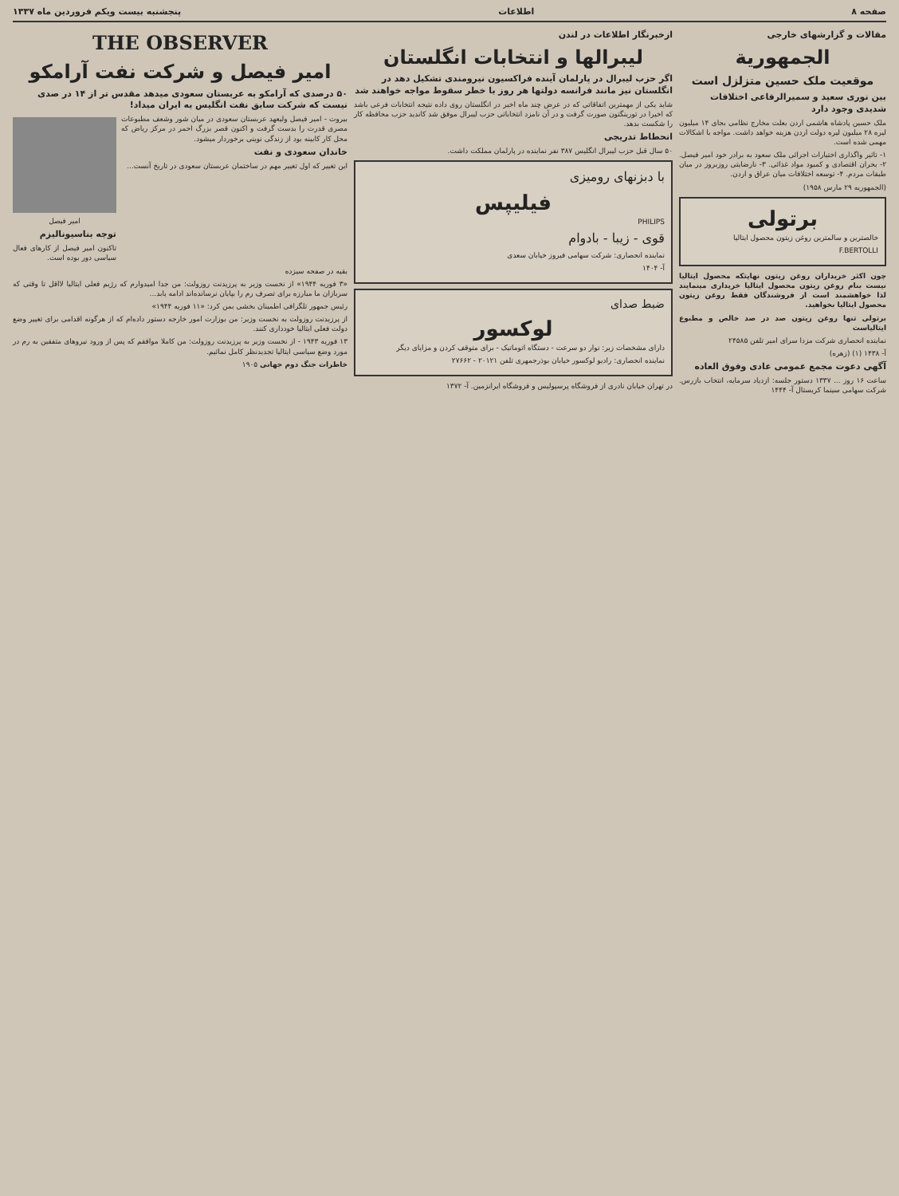صفحه ۸ اطلاعات پنجشنبه بیست ویکم فروردین ماه ۱۳۳۷
مقالات و گزارشهای خارجی
الجمهورية
موقعیت ملک حسین متزلزل است
بین نوری سعید و سمیرالرفاعی اختلافات شدیدی وجود دارد
ملک حسین پادشاه هاشمی اردن بعلت مخارج نظامی بجای ۱۴ میلیون لیره ۲۸ میلیون لیره دولت اردن هزینه خواهد داشت. مواجه با اشکالات مهمی شده است.
۱- تاثیر واگذاری اختیارات اجرائی ملک سعود به برادر خود امیر فیصل. ۲- بحران اقتصادی و کمبود مواد غذائی. ۳- نارضایتی روزبروز در میان طبقات مردم. ۴- توسعه اختلافات میان عراق و اردن.
(الجمهوریه ۲۹ مارس ۱۹۵۸)
برتولی
خالصترین و سالمترین روغن زیتون محصول ایتالیا
F.BERTOLLI
چون اکثر خریداران روغن زیتون نهایتکه محصول ایتالیا نیست بنام روغن زیتون محصول ایتالیا خریداری مینمایند لذا خواهشمند است از فروشندگان فقط روغن زیتون محصول ایتالیا بخواهید.
برتولی تنها روغن زیتون صد در صد خالص و مطبوع ایتالیاست
نماینده انحصاری شرکت مزدا سرای امیر تلفن ۲۴۵۸۵
آ- ۱۴۳۸ (۱) (زهره)
آگهی دعوت مجمع عمومی عادی وفوق العاده
ساعت ۱۶ روز ... ۱۳۳۷ دستور جلسه: ازدیاد سرمایه، انتخاب بازرس. شرکت سهامی سینما کریستال آ- ۱۴۴۴
ازخبرنگار اطلاعات در لندن
لیبرالها و انتخابات انگلستان
اگر حزب لیبرال در پارلمان آینده فراکسیون نیرومندی تشکیل دهد در انگلستان نیز مانند فرانسه دولتها هر روز با خطر سقوط مواجه خواهند شد
شاید یکی از مهمترین اتفاقاتی که در عرض چند ماه اخیر در انگلستان روی داده نتیجه انتخابات فرعی باشد که اخیرا در تورینگتون صورت گرفت و در آن نامزد انتخاباتی حزب لیبرال موفق شد کاندید حزب محافظه کار را شکست بدهد.
انحطاط تدریجی
۵۰ سال قبل حزب لیبرال انگلیس ۳۸۷ نفر نماینده در پارلمان مملکت داشت.
با دبزنهای رومیزی
فیلیپس
PHILIPS
قوی - زیبا - بادوام
نماینده انحصاری: شرکت سهامی فیروز خیابان سعدی
آ- ۱۴۰۴
ضبط صدای
لوکسور
دارای مشخصات زیر: نوار دو سرعت - دستگاه اتوماتیک - برای متوقف کردن و مزایای دیگر
نماینده انحصاری: رادیو لوکسور خیابان بوذرجمهری تلفن ۲۰۱۲۱ - ۲۷۶۶۲
در تهران خیابان نادری از فروشگاه پرسپولیس و فروشگاه ایرانزمین. آ- ۱۳۷۲
THE OBSERVER
امیر فیصل و شرکت نفت آرامکو
۵۰ درصدی که آرامکو به عربستان سعودی میدهد مقدس تر از ۱۴ در صدی نیست که شرکت سابق نفت انگلیس به ایران میداد!
بیروت - امیر فیصل ولیعهد عربستان سعودی در میان شور وشعف مطبوعات مصری قدرت را بدست گرفت و اکنون قصر بزرگ احمر در مرکز ریاض که محل کار کابینه بود از زندگی نوینی برخوردار میشود.
خاندان سعودی و نفت
این تغییر که اول تغییر مهم در ساختمان عربستان سعودی در تاریخ آنست...
امیر فیصل
توجه بناسیونالیزم
تاکنون امیر فیصل از کارهای فعال سیاسی دور بوده است.
بقیه در صفحه سیزده
«۳ فوریه ۱۹۴۴» از نخست وزیر به پرزیدنت روزولت: من جدا امیدوارم که رژیم فعلی ایتالیا لااقل تا وقتی که سربازان ما مبارزه برای تصرف رم را بپایان نرسانده‌اند ادامه یابد...
رئیس جمهور تلگرافی اطمینان بخشی بمن کرد: «۱۱ فوریه ۱۹۴۴»
از پرزیدنت روزولت به نخست وزیر: من بوزارت امور خارجه دستور داده‌ام که از هرگونه اقدامی برای تغییر وضع دولت فعلی ایتالیا خودداری کنند.
۱۳ فوریه ۱۹۴۳ - از نخست وزیر به پرزیدنت روزولت: من کاملا موافقم که پس از ورود نیروهای متفقین به رم در مورد وضع سیاسی ایتالیا تجدیدنظر کامل نمائیم.
خاطرات جنگ دوم جهانی ۱۹۰۵